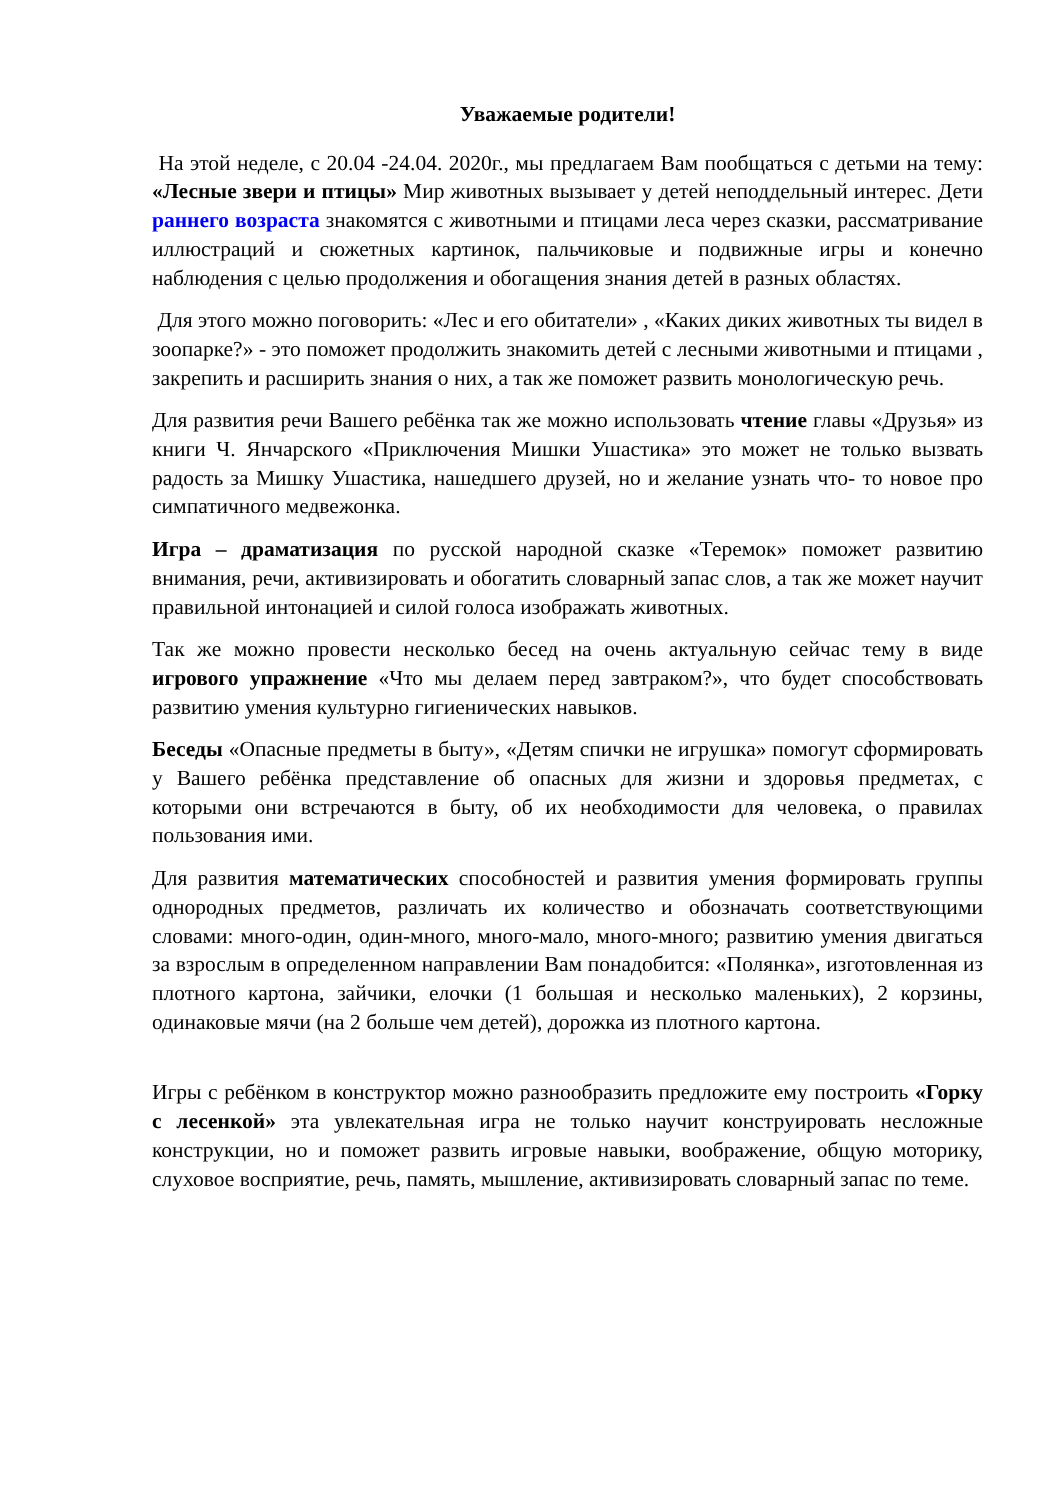Уважаемые родители!
На этой неделе, с 20.04 -24.04. 2020г., мы предлагаем Вам пообщаться с детьми на тему: «Лесные звери и птицы» Мир животных вызывает у детей неподдельный интерес. Дети раннего возраста знакомятся с животными и птицами леса через сказки, рассматривание иллюстраций и сюжетных картинок, пальчиковые и подвижные игры и конечно наблюдения с целью продолжения и обогащения знания детей в разных областях.
Для этого можно поговорить: «Лес и его обитатели» , «Каких диких животных ты видел в зоопарке?» - это поможет продолжить знакомить детей с лесными животными и птицами , закрепить и расширить знания о них, а так же поможет развить монологическую речь.
Для развития речи Вашего ребёнка так же можно использовать чтение главы «Друзья» из книги Ч. Янчарского «Приключения Мишки Ушастика» это может не только вызвать радость за Мишку Ушастика, нашедшего друзей, но и желание узнать что- то новое про симпатичного медвежонка.
Игра – драматизация по русской народной сказке «Теремок» поможет развитию внимания, речи, активизировать и обогатить словарный запас слов, а так же может научит правильной интонацией и силой голоса изображать животных.
Так же можно провести несколько бесед на очень актуальную сейчас тему в виде игрового упражнение «Что мы делаем перед завтраком?», что будет способствовать развитию умения культурно гигиенических навыков.
Беседы «Опасные предметы в быту», «Детям спички не игрушка» помогут сформировать у Вашего ребёнка представление об опасных для жизни и здоровья предметах, с которыми они встречаются в быту, об их необходимости для человека, о правилах пользования ими.
Для развития математических способностей и развития умения формировать группы однородных предметов, различать их количество и обозначать соответствующими словами: много-один, один-много, много-мало, много-много; развитию умения двигаться за взрослым в определенном направлении Вам понадобится: «Полянка», изготовленная из плотного картона, зайчики, елочки (1 большая и несколько маленьких), 2 корзины, одинаковые мячи (на 2 больше чем детей), дорожка из плотного картона.
Игры с ребёнком в конструктор можно разнообразить предложите ему построить «Горку с лесенкой» эта увлекательная игра не только научит конструировать несложные конструкции, но и поможет развить игровые навыки, воображение, общую моторику, слуховое восприятие, речь, память, мышление, активизировать словарный запас по теме.